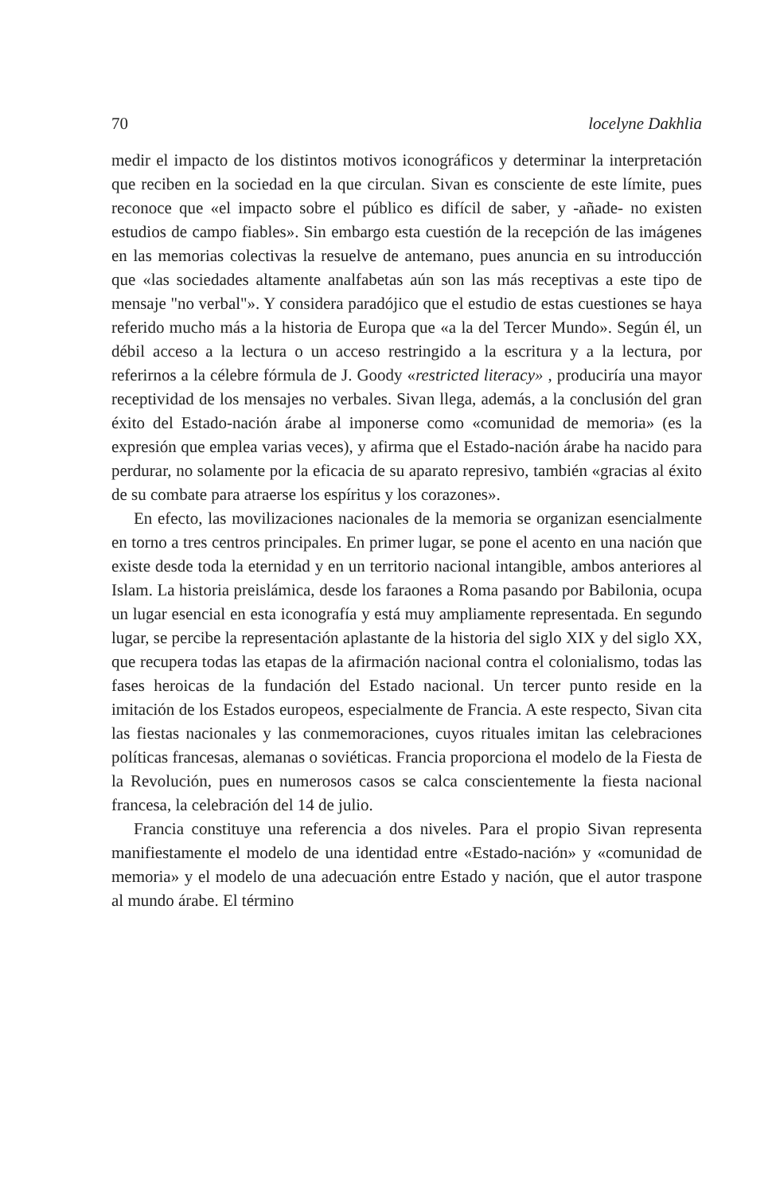70 locelyne Dakhlia
medir el impacto de los distintos motivos iconográficos y determinar la interpretación que reciben en la sociedad en la que circulan. Sivan es consciente de este límite, pues reconoce que «el impacto sobre el público es difícil de saber, y -añade- no existen estudios de campo fiables». Sin embargo esta cuestión de la recepción de las imágenes en las memorias colectivas la resuelve de antemano, pues anuncia en su introducción que «las sociedades altamente analfabetas aún son las más receptivas a este tipo de mensaje "no verbal"». Y considera paradójico que el estudio de estas cuestiones se haya referido mucho más a la historia de Europa que «a la del Tercer Mundo». Según él, un débil acceso a la lectura o un acceso restringido a la escritura y a la lectura, por referirnos a la célebre fórmula de J. Goody «restricted literacy» , produciría una mayor receptividad de los mensajes no verbales. Sivan llega, además, a la conclusión del gran éxito del Estado-nación árabe al imponerse como «comunidad de memoria» (es la expresión que emplea varias veces), y afirma que el Estado-nación árabe ha nacido para perdurar, no solamente por la eficacia de su aparato represivo, también «gracias al éxito de su combate para atraerse los espíritus y los corazones».
En efecto, las movilizaciones nacionales de la memoria se organizan esencialmente en torno a tres centros principales. En primer lugar, se pone el acento en una nación que existe desde toda la eternidad y en un territorio nacional intangible, ambos anteriores al Islam. La historia preislámica, desde los faraones a Roma pasando por Babilonia, ocupa un lugar esencial en esta iconografía y está muy ampliamente representada. En segundo lugar, se percibe la representación aplastante de la historia del siglo XIX y del siglo XX, que recupera todas las etapas de la afirmación nacional contra el colonialismo, todas las fases heroicas de la fundación del Estado nacional. Un tercer punto reside en la imitación de los Estados europeos, especialmente de Francia. A este respecto, Sivan cita las fiestas nacionales y las conmemoraciones, cuyos rituales imitan las celebraciones políticas francesas, alemanas o soviéticas. Francia proporciona el modelo de la Fiesta de la Revolución, pues en numerosos casos se calca conscientemente la fiesta nacional francesa, la celebración del 14 de julio.
Francia constituye una referencia a dos niveles. Para el propio Sivan representa manifiestamente el modelo de una identidad entre «Estado-nación» y «comunidad de memoria» y el modelo de una adecuación entre Estado y nación, que el autor traspone al mundo árabe. El término